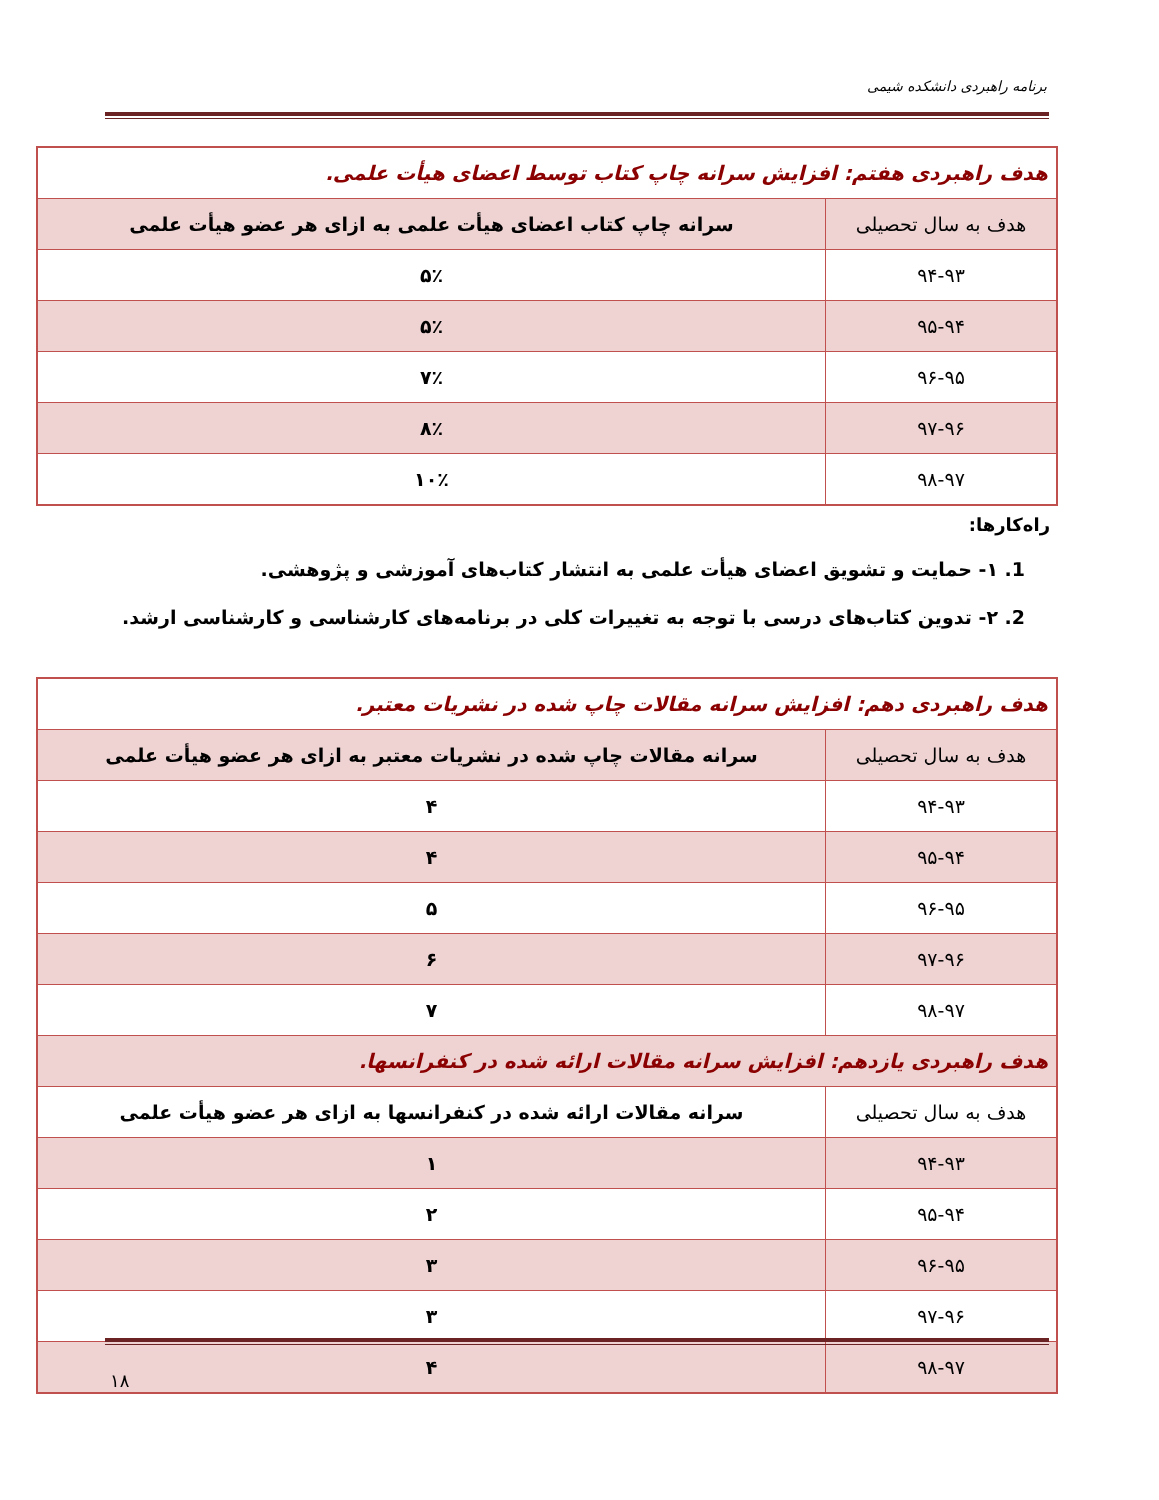برنامه راهبردی دانشکده شیمی
| هدف راهبردی هفتم: افزایش سرانه چاپ کتاب توسط اعضای هیأت علمی. | |
| هدف به سال تحصیلی | سرانه چاپ کتاب اعضای هیأت علمی به ازای هر عضو هیأت علمی |
| ۹۴-۹۳ | ۵٪ |
| ۹۵-۹۴ | ۵٪ |
| ۹۶-۹۵ | ۷٪ |
| ۹۷-۹۶ | ۸٪ |
| ۹۸-۹۷ | ۱۰٪ |
راه‌کارها:
1. ۱- حمایت و تشویق اعضای هیأت علمی به انتشار کتاب‌های آموزشی و پژوهشی.
2. ۲- تدوین کتاب‌های درسی با توجه به تغییرات کلی در برنامه‌های کارشناسی و کارشناسی ارشد.
| هدف راهبردی دهم: افزایش سرانه مقالات چاپ شده در نشریات معتبر. | |
| هدف به سال تحصیلی | سرانه مقالات چاپ شده در نشریات معتبر به ازای هر عضو هیأت علمی |
| ۹۴-۹۳ | ۴ |
| ۹۵-۹۴ | ۴ |
| ۹۶-۹۵ | ۵ |
| ۹۷-۹۶ | ۶ |
| ۹۸-۹۷ | ۷ |
| هدف راهبردی یازدهم: افزایش سرانه مقالات ارائه شده در کنفرانسها. | |
| هدف به سال تحصیلی | سرانه مقالات ارائه شده در کنفرانسها به ازای هر عضو هیأت علمی |
| ۹۴-۹۳ | ۱ |
| ۹۵-۹۴ | ۲ |
| ۹۶-۹۵ | ۳ |
| ۹۷-۹۶ | ۳ |
| ۹۸-۹۷ | ۴ |
۱۸